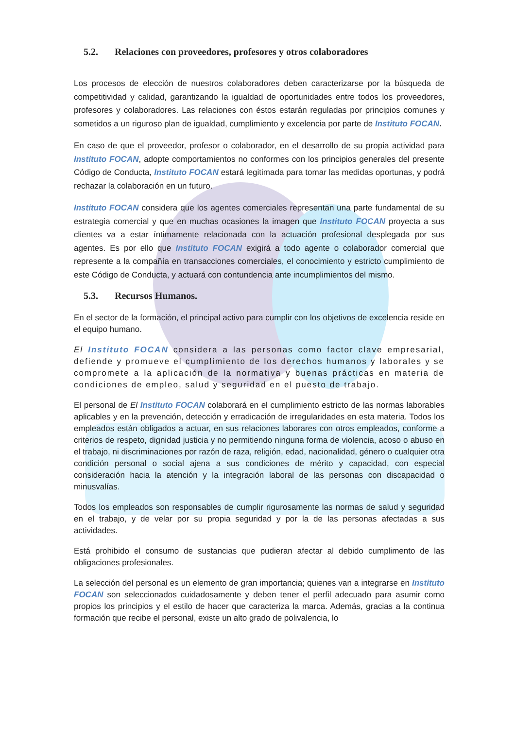5.2. Relaciones con proveedores, profesores y otros colaboradores
Los procesos de elección de nuestros colaboradores deben caracterizarse por la búsqueda de competitividad y calidad, garantizando la igualdad de oportunidades entre todos los proveedores, profesores y colaboradores. Las relaciones con éstos estarán reguladas por principios comunes y sometidos a un riguroso plan de igualdad, cumplimiento y excelencia por parte de Instituto FOCAN.
En caso de que el proveedor, profesor o colaborador, en el desarrollo de su propia actividad para Instituto FOCAN, adopte comportamientos no conformes con los principios generales del presente Código de Conducta, Instituto FOCAN estará legitimada para tomar las medidas oportunas, y podrá rechazar la colaboración en un futuro.
Instituto FOCAN considera que los agentes comerciales representan una parte fundamental de su estrategia comercial y que en muchas ocasiones la imagen que Instituto FOCAN proyecta a sus clientes va a estar íntimamente relacionada con la actuación profesional desplegada por sus agentes. Es por ello que Instituto FOCAN exigirá a todo agente o colaborador comercial que represente a la compañía en transacciones comerciales, el conocimiento y estricto cumplimiento de este Código de Conducta, y actuará con contundencia ante incumplimientos del mismo.
5.3. Recursos Humanos.
En el sector de la formación, el principal activo para cumplir con los objetivos de excelencia reside en el equipo humano.
El Instituto FOCAN considera a las personas como factor clave empresarial, defiende y promueve el cumplimiento de los derechos humanos y laborales y se compromete a la aplicación de la normativa y buenas prácticas en materia de condiciones de empleo, salud y seguridad en el puesto de trabajo.
El personal de El Instituto FOCAN colaborará en el cumplimiento estricto de las normas laborables aplicables y en la prevención, detección y erradicación de irregularidades en esta materia. Todos los empleados están obligados a actuar, en sus relaciones laborares con otros empleados, conforme a criterios de respeto, dignidad justicia y no permitiendo ninguna forma de violencia, acoso o abuso en el trabajo, ni discriminaciones por razón de raza, religión, edad, nacionalidad, género o cualquier otra condición personal o social ajena a sus condiciones de mérito y capacidad, con especial consideración hacia la atención y la integración laboral de las personas con discapacidad o minusvalías.
Todos los empleados son responsables de cumplir rigurosamente las normas de salud y seguridad en el trabajo, y de velar por su propia seguridad y por la de las personas afectadas a sus actividades.
Está prohibido el consumo de sustancias que pudieran afectar al debido cumplimento de las obligaciones profesionales.
La selección del personal es un elemento de gran importancia; quienes van a integrarse en Instituto FOCAN son seleccionados cuidadosamente y deben tener el perfil adecuado para asumir como propios los principios y el estilo de hacer que caracteriza la marca. Además, gracias a la continua formación que recibe el personal, existe un alto grado de polivalencia, lo